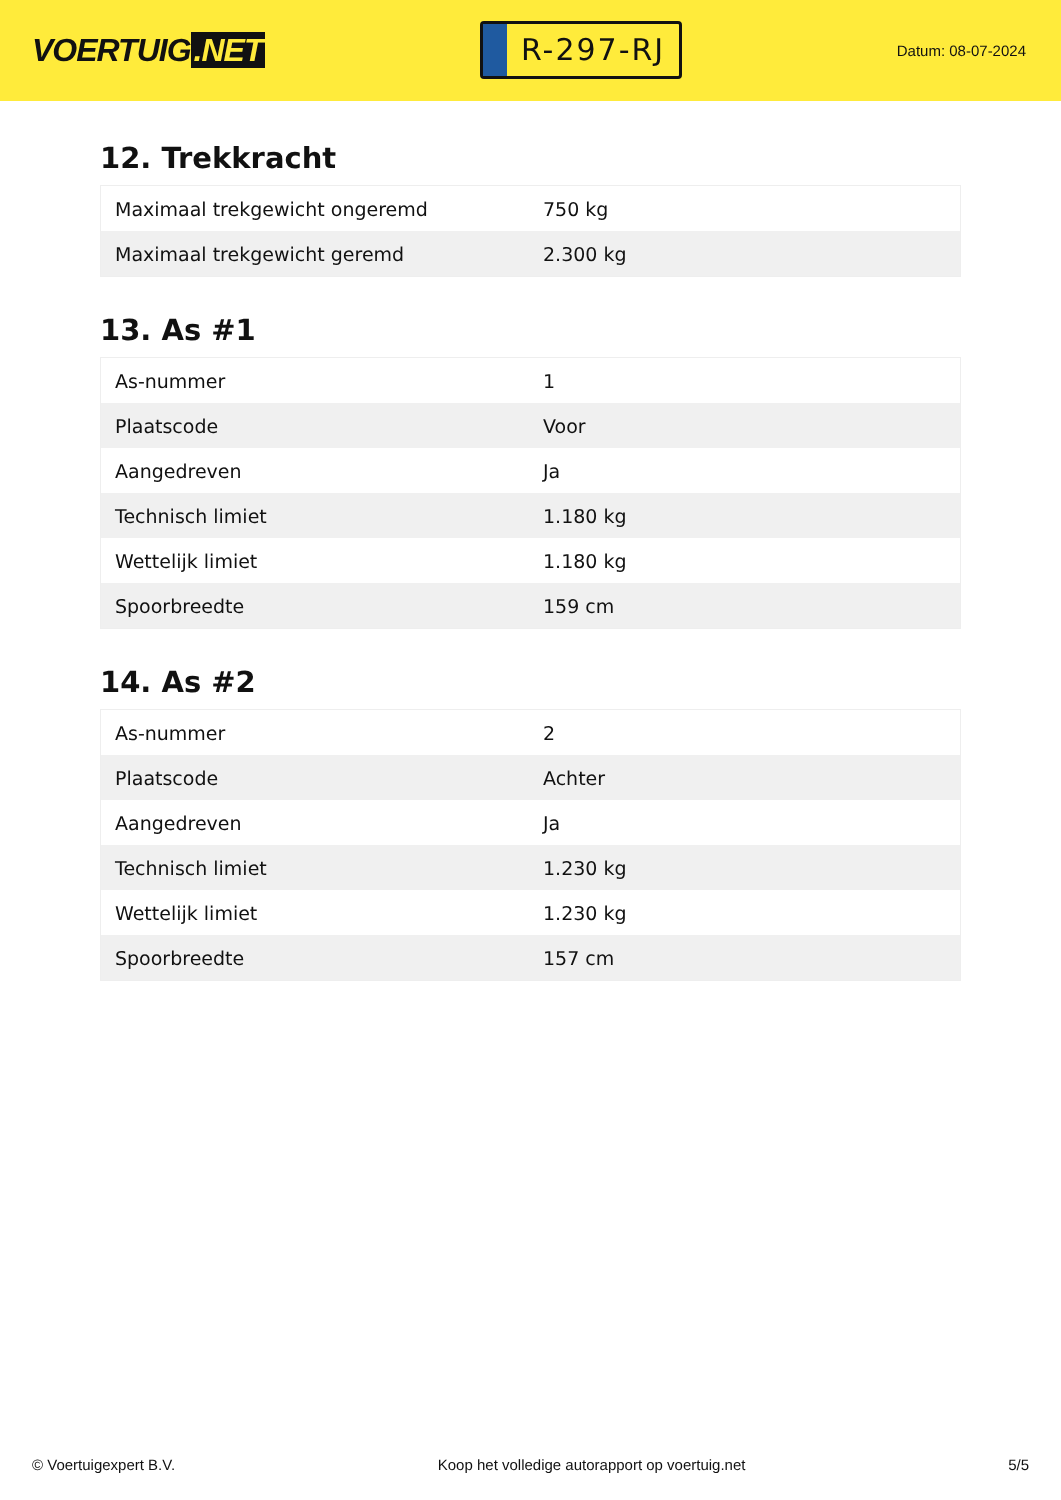VOERTUIG.NET
R-297-RJ
Datum: 08-07-2024
12. Trekkracht
| Maximaal trekgewicht ongeremd | 750 kg |
| Maximaal trekgewicht geremd | 2.300 kg |
13. As #1
| As-nummer | 1 |
| Plaatscode | Voor |
| Aangedreven | Ja |
| Technisch limiet | 1.180 kg |
| Wettelijk limiet | 1.180 kg |
| Spoorbreedte | 159 cm |
14. As #2
| As-nummer | 2 |
| Plaatscode | Achter |
| Aangedreven | Ja |
| Technisch limiet | 1.230 kg |
| Wettelijk limiet | 1.230 kg |
| Spoorbreedte | 157 cm |
© Voertuigexpert B.V. Koop het volledige autorapport op voertuig.net 5/5